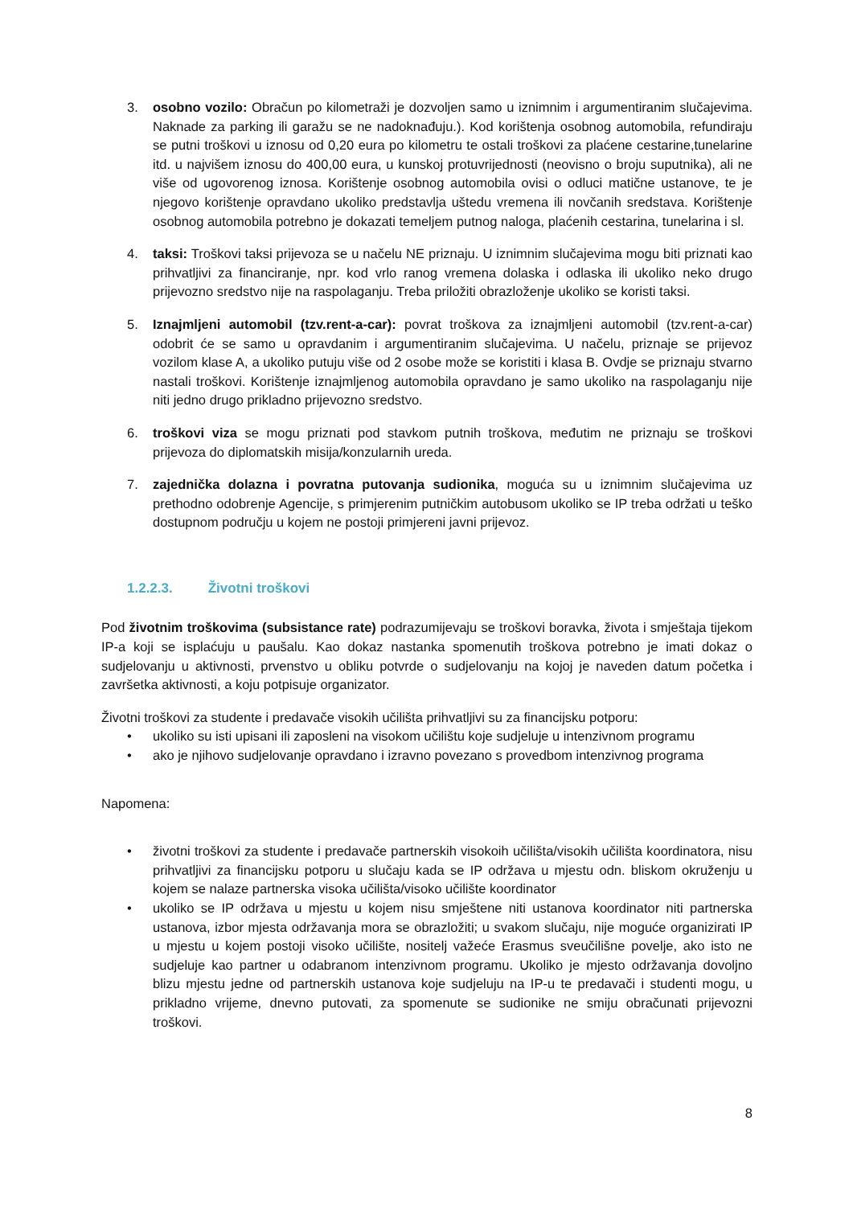3. osobno vozilo: Obračun po kilometraži je dozvoljen samo u iznimnim i argumentiranim slučajevima. Naknade za parking ili garažu se ne nadoknađuju.). Kod korištenja osobnog automobila, refundiraju se putni troškovi u iznosu od 0,20 eura po kilometru te ostali troškovi za plaćene cestarine,tunelarine itd. u najvišem iznosu do 400,00 eura, u kunskoj protuvrijednosti (neovisno o broju suputnika), ali ne više od ugovorenog iznosa. Korištenje osobnog automobila ovisi o odluci matične ustanove, te je njegovo korištenje opravdano ukoliko predstavlja uštedu vremena ili novčanih sredstava. Korištenje osobnog automobila potrebno je dokazati temeljem putnog naloga, plaćenih cestarina, tunelarina i sl.
4. taksi: Troškovi taksi prijevoza se u načelu NE priznaju. U iznimnim slučajevima mogu biti priznati kao prihvatljivi za financiranje, npr. kod vrlo ranog vremena dolaska i odlaska ili ukoliko neko drugo prijevozno sredstvo nije na raspolaganju. Treba priložiti obrazloženje ukoliko se koristi taksi.
5. Iznajmljeni automobil (tzv.rent-a-car): povrat troškova za iznajmljeni automobil (tzv.rent-a-car) odobrit će se samo u opravdanim i argumentiranim slučajevima. U načelu, priznaje se prijevoz vozilom klase A, a ukoliko putuju više od 2 osobe može se koristiti i klasa B. Ovdje se priznaju stvarno nastali troškovi. Korištenje iznajmljenog automobila opravdano je samo ukoliko na raspolaganju nije niti jedno drugo prikladno prijevozno sredstvo.
6. troškovi viza se mogu priznati pod stavkom putnih troškova, međutim ne priznaju se troškovi prijevoza do diplomatskih misija/konzularnih ureda.
7. zajednička dolazna i povratna putovanja sudionika, moguća su u iznimnim slučajevima uz prethodno odobrenje Agencije, s primjerenim putničkim autobusom ukoliko se IP treba održati u teško dostupnom području u kojem ne postoji primjereni javni prijevoz.
1.2.2.3. Životni troškovi
Pod životnim troškovima (subsistance rate) podrazumijevaju se troškovi boravka, života i smještaja tijekom IP-a koji se isplaćuju u paušalu. Kao dokaz nastanka spomenutih troškova potrebno je imati dokaz o sudjelovanju u aktivnosti, prvenstvo u obliku potvrde o sudjelovanju na kojoj je naveden datum početka i završetka aktivnosti, a koju potpisuje organizator.
Životni troškovi za studente i predavače visokih učilišta prihvatljivi su za financijsku potporu:
• ukoliko su isti upisani ili zaposleni na visokom učilištu koje sudjeluje u intenzivnom programu
• ako je njihovo sudjelovanje opravdano i izravno povezano s provedbom intenzivnog programa
Napomena:
• životni troškovi za studente i predavače partnerskih visokoih učilišta/visokih učilišta koordinatora, nisu prihvatljivi za financijsku potporu u slučaju kada se IP održava u mjestu odn. bliskom okruženju u kojem se nalaze partnerska visoka učilišta/visoko učilište koordinator
• ukoliko se IP održava u mjestu u kojem nisu smještene niti ustanova koordinator niti partnerska ustanova, izbor mjesta održavanja mora se obrazložiti; u svakom slučaju, nije moguće organizirati IP u mjestu u kojem postoji visoko učilište, nositelj važeće Erasmus sveučilišne povelje, ako isto ne sudjeluje kao partner u odabranom intenzivnom programu. Ukoliko je mjesto održavanja dovoljno blizu mjestu jedne od partnerskih ustanova koje sudjeluju na IP-u te predavači i studenti mogu, u prikladno vrijeme, dnevno putovati, za spomenute se sudionike ne smiju obračunati prijevozni troškovi.
8